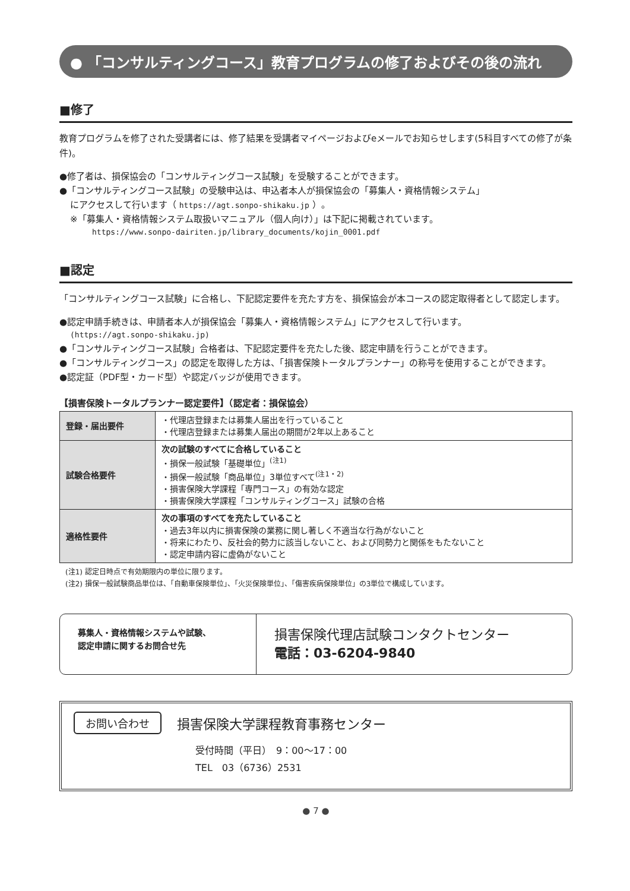● 「コンサルティングコース」教育プログラムの修了およびその後の流れ
■修了
教育プログラムを修了された受講者には、修了結果を受講者マイページおよびeメールでお知らせします(5科目すべての修了が条件)。
●修了者は、損保協会の「コンサルティングコース試験」を受験することができます。
●「コンサルティングコース試験」の受験申込は、申込者本人が損保協会の「募集人・資格情報システム」
にアクセスして行います（ https://agt.sonpo-shikaku.jp ）。
※「募集人・資格情報システム取扱いマニュアル（個人向け）」は下記に掲載されています。
https://www.sonpo-dairiten.jp/library_documents/kojin_0001.pdf
■認定
「コンサルティングコース試験」に合格し、下記認定要件を充たす方を、損保協会が本コースの認定取得者として認定します。
●認定申請手続きは、申請者本人が損保協会「募集人・資格情報システム」にアクセスして行います。
(https://agt.sonpo-shikaku.jp)
●「コンサルティングコース試験」合格者は、下記認定要件を充たした後、認定申請を行うことができます。
●「コンサルティングコース」の認定を取得した方は、「損害保険トータルプランナー」の称号を使用することができます。
●認定証（PDF型・カード型）や認定バッジが使用できます。
【損害保険トータルプランナー認定要件】（認定者：損保協会）
| 登録・届出要件 | ・代理店登録または募集人届出を行っていること ・代理店登録または募集人届出の期間が2年以上あること |
| 試験合格要件 | 次の試験のすべてに合格していること ・損保一般試験「基礎単位」<sup>(注1)</sup> ・損保一般試験「商品単位」3単位すべて<sup>(注1・2)</sup> ・損害保険大学課程「専門コース」の有効な認定 ・損害保険大学課程「コンサルティングコース」試験の合格 |
| 適格性要件 | 次の事項のすべてを充たしていること ・過去3年以内に損害保険の業務に関し著しく不適当な行為がないこと ・将来にわたり、反社会的勢力に該当しないこと、および同勢力と関係をもたないこと ・認定申請内容に虚偽がないこと |
(注1) 認定日時点で有効期限内の単位に限ります。
(注2) 損保一般試験商品単位は、「自動車保険単位」、「火災保険単位」、「傷害疾病保険単位」の3単位で構成しています。
募集人・資格情報システムや試験、
認定申請に関するお問合せ先
損害保険代理店試験コンタクトセンター
電話：03-6204-9840
お問い合わせ 損害保険大学課程教育事務センター
受付時間（平日）　9：00～17：00
TEL　03（6736）2531
● 7 ●